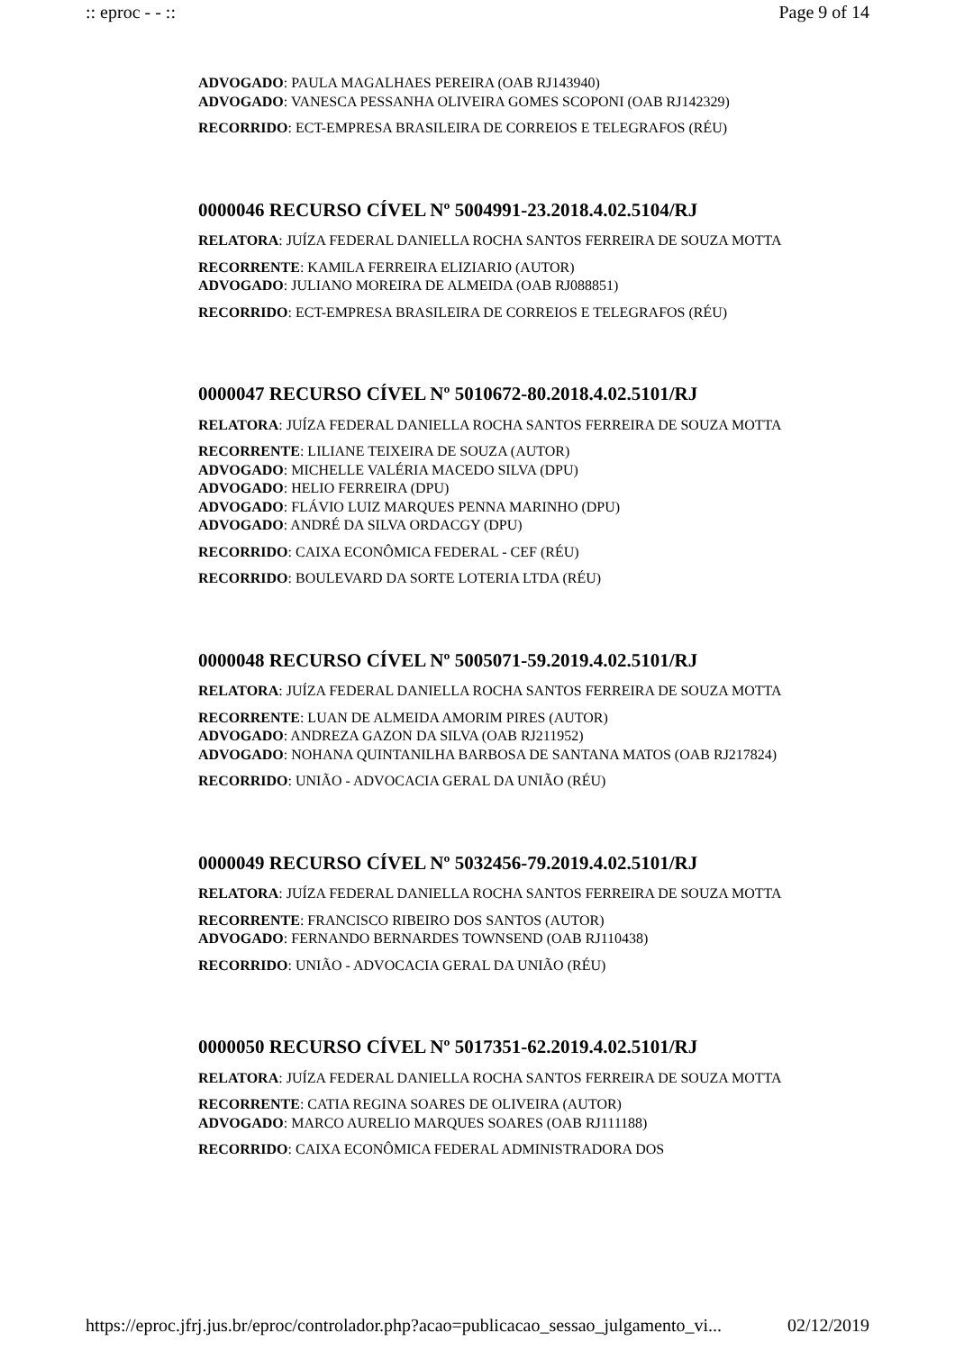:: eproc - - :: Page 9 of 14
ADVOGADO: PAULA MAGALHAES PEREIRA (OAB RJ143940)
ADVOGADO: VANESCA PESSANHA OLIVEIRA GOMES SCOPONI (OAB RJ142329)
RECORRIDO: ECT-EMPRESA BRASILEIRA DE CORREIOS E TELEGRAFOS (RÉU)
0000046 RECURSO CÍVEL Nº 5004991-23.2018.4.02.5104/RJ
RELATORA: JUÍZA FEDERAL DANIELLA ROCHA SANTOS FERREIRA DE SOUZA MOTTA
RECORRENTE: KAMILA FERREIRA ELIZIARIO (AUTOR)
ADVOGADO: JULIANO MOREIRA DE ALMEIDA (OAB RJ088851)
RECORRIDO: ECT-EMPRESA BRASILEIRA DE CORREIOS E TELEGRAFOS (RÉU)
0000047 RECURSO CÍVEL Nº 5010672-80.2018.4.02.5101/RJ
RELATORA: JUÍZA FEDERAL DANIELLA ROCHA SANTOS FERREIRA DE SOUZA MOTTA
RECORRENTE: LILIANE TEIXEIRA DE SOUZA (AUTOR)
ADVOGADO: MICHELLE VALÉRIA MACEDO SILVA (DPU)
ADVOGADO: HELIO FERREIRA (DPU)
ADVOGADO: FLÁVIO LUIZ MARQUES PENNA MARINHO (DPU)
ADVOGADO: ANDRÉ DA SILVA ORDACGY (DPU)
RECORRIDO: CAIXA ECONÔMICA FEDERAL - CEF (RÉU)
RECORRIDO: BOULEVARD DA SORTE LOTERIA LTDA (RÉU)
0000048 RECURSO CÍVEL Nº 5005071-59.2019.4.02.5101/RJ
RELATORA: JUÍZA FEDERAL DANIELLA ROCHA SANTOS FERREIRA DE SOUZA MOTTA
RECORRENTE: LUAN DE ALMEIDA AMORIM PIRES (AUTOR)
ADVOGADO: ANDREZA GAZON DA SILVA (OAB RJ211952)
ADVOGADO: NOHANA QUINTANILHA BARBOSA DE SANTANA MATOS (OAB RJ217824)
RECORRIDO: UNIÃO - ADVOCACIA GERAL DA UNIÃO (RÉU)
0000049 RECURSO CÍVEL Nº 5032456-79.2019.4.02.5101/RJ
RELATORA: JUÍZA FEDERAL DANIELLA ROCHA SANTOS FERREIRA DE SOUZA MOTTA
RECORRENTE: FRANCISCO RIBEIRO DOS SANTOS (AUTOR)
ADVOGADO: FERNANDO BERNARDES TOWNSEND (OAB RJ110438)
RECORRIDO: UNIÃO - ADVOCACIA GERAL DA UNIÃO (RÉU)
0000050 RECURSO CÍVEL Nº 5017351-62.2019.4.02.5101/RJ
RELATORA: JUÍZA FEDERAL DANIELLA ROCHA SANTOS FERREIRA DE SOUZA MOTTA
RECORRENTE: CATIA REGINA SOARES DE OLIVEIRA (AUTOR)
ADVOGADO: MARCO AURELIO MARQUES SOARES (OAB RJ111188)
RECORRIDO: CAIXA ECONÔMICA FEDERAL ADMINISTRADORA DOS
https://eproc.jfrj.jus.br/eproc/controlador.php?acao=publicacao_sessao_julgamento_vi... 02/12/2019